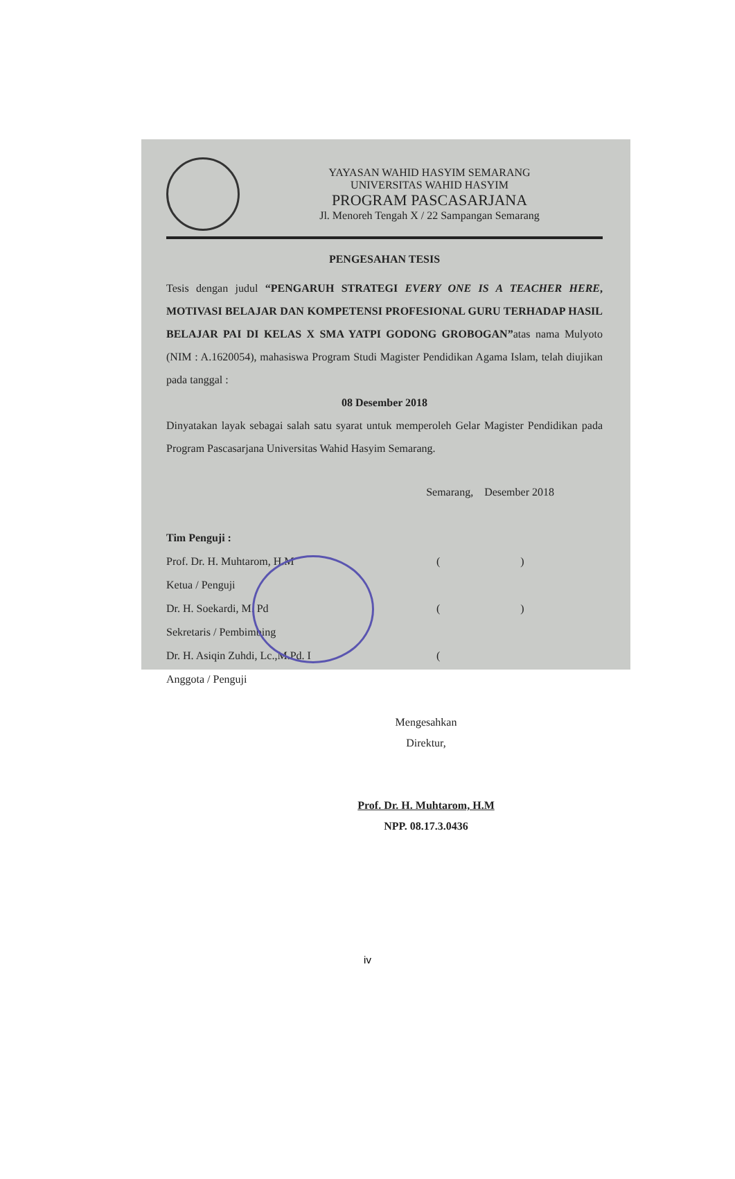YAYASAN WAHID HASYIM SEMARANG
UNIVERSITAS WAHID HASYIM
PROGRAM PASCASARJANA
Jl. Menoreh Tengah X / 22 Sampangan Semarang
PENGESAHAN TESIS
Tesis dengan judul “PENGARUH STRATEGI EVERY ONE IS A TEACHER HERE, MOTIVASI BELAJAR DAN KOMPETENSI PROFESIONAL GURU TERHADAP HASIL BELAJAR PAI DI KELAS X SMA YATPI GODONG GROBOGAN”atas nama Mulyoto (NIM : A.1620054), mahasiswa Program Studi Magister Pendidikan Agama Islam, telah diujikan pada tanggal :
08 Desember 2018
Dinyatakan layak sebagai salah satu syarat untuk memperoleh Gelar Magister Pendidikan pada Program Pascasarjana Universitas Wahid Hasyim Semarang.
Semarang, Desember 2018
Tim Penguji :
Prof. Dr. H. Muhtarom, H.M ( )
Ketua / Penguji
Dr. H. Soekardi, M. Pd ( )
Sekretaris / Pembimbing
Dr. H. Asiqin Zuhdi, Lc.,M.Pd. I (
Anggota / Penguji
Mengesahkan
Direktur,
Prof. Dr. H. Muhtarom, H.M
NPP. 08.17.3.0436
iv